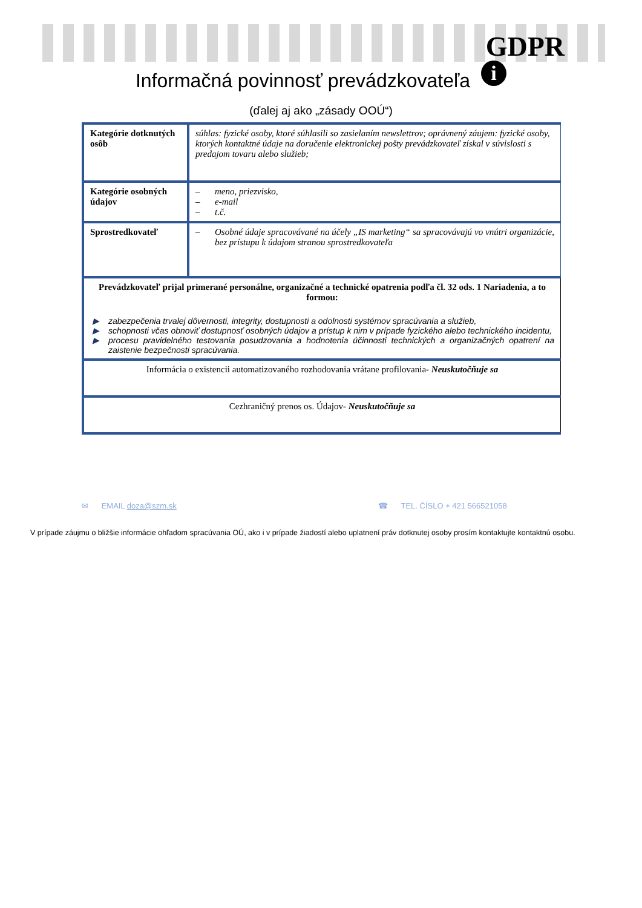GDPR
i
Informačná povinnosť prevádzkovateľa
(ďalej aj ako „zásady OOÚ“)
| Kategórie dotknutých osôb | súhlas: fyzické osoby, ktoré súhlasili so zasielaním newslettrov; oprávnený záujem: fyzické osoby, ktorých kontaktné údaje na doručenie elektronickej pošty prevádzkovateľ získal v súvislosti s predajom tovaru alebo služieb; |
| Kategórie osobných údajov | – meno, priezvisko, – e-mail – t.č. |
| Sprostredkovateľ | – Osobné údaje spracovávané na účely „IS marketing“ sa spracovávajú vo vnútri organizácie, bez prístupu k údajom stranou sprostredkovateľa |
| Prevádzkovateľ prijal primerané personálne, organizačné a technické opatrenia podľa čl. 32 ods. 1 Nariadenia, a to formou: ▶ zabezpečenia trvalej dôvernosti, integrity, dostupnosti a odolnosti systémov spracúvania a služieb, ▶ schopnosti včas obnoviť dostupnosť osobných údajov a prístup k nim v prípade fyzického alebo technického incidentu, ▶ procesu pravidelného testovania posudzovania a hodnotenia účinnosti technických a organizačných opatrení na zaistenie bezpečnosti spracúvania. | |
| Informácia o existencii automatizovaného rozhodovania vrátane profilovania - Neuskutočňuje sa | |
| Cezhraničný prenos os. Údajov - Neuskutočňuje sa | |
✉ EMAIL doza@szm.sk ☎ TEL. ČÍSLO + 421 566521058
V prípade záujmu o bližšie informácie ohľadom spracúvania OÚ, ako i v prípade žiadostí alebo uplatnení práv dotknutej osoby prosím kontaktujte kontaktnú osobu.